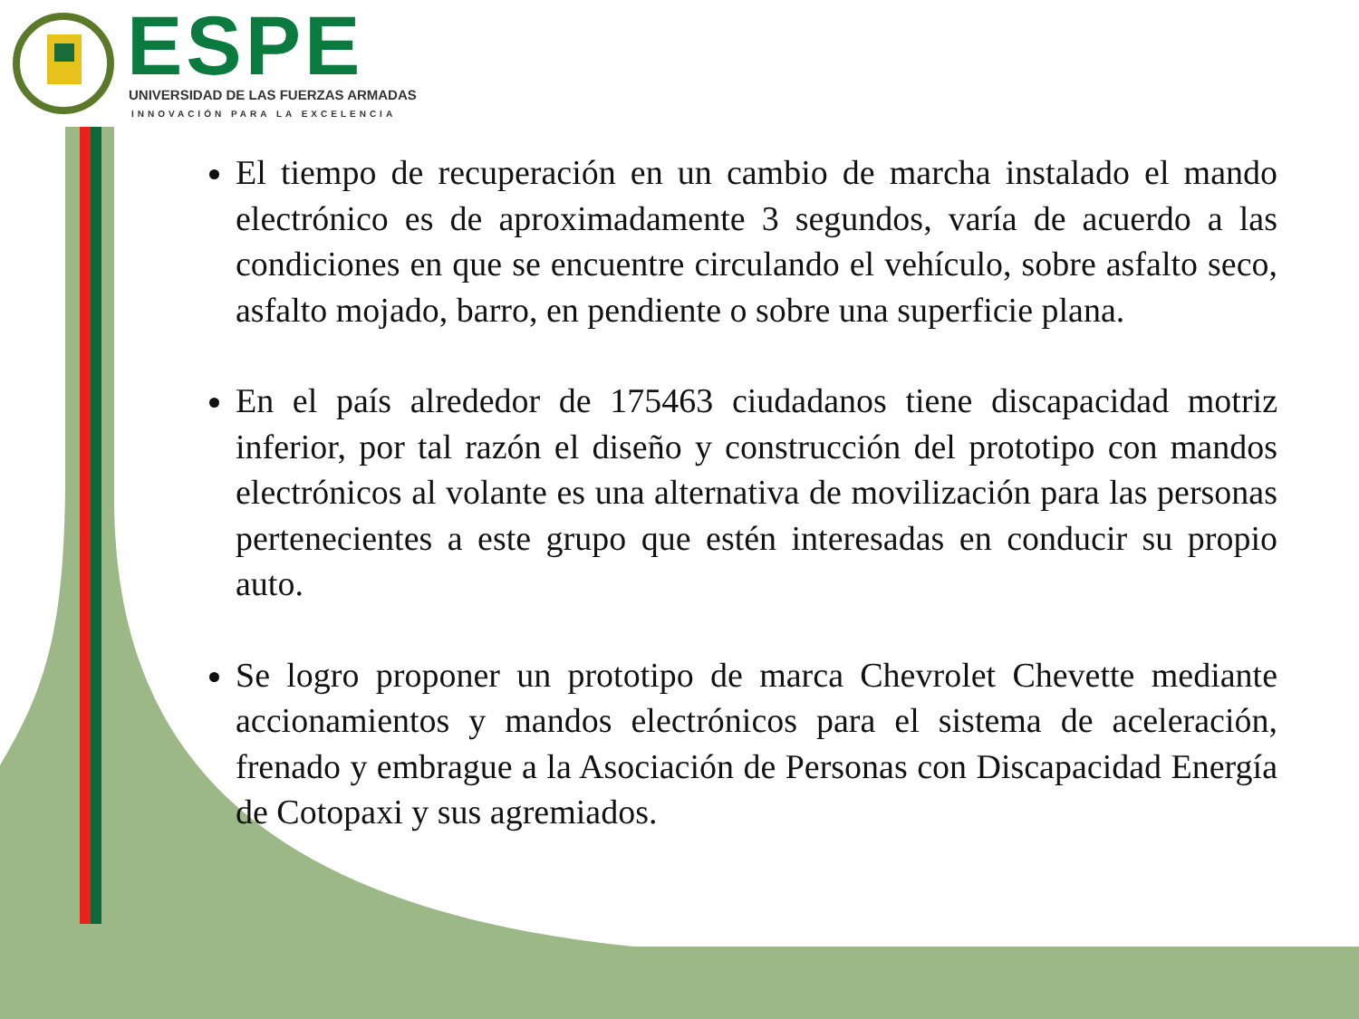ESPE
UNIVERSIDAD DE LAS FUERZAS ARMADAS
INNOVACIÓN PARA LA EXCELENCIA
El tiempo de recuperación en un cambio de marcha instalado el mando electrónico es de aproximadamente 3 segundos, varía de acuerdo a las condiciones en que se encuentre circulando el vehículo, sobre asfalto seco, asfalto mojado, barro, en pendiente o sobre una superficie plana.
En el país alrededor de 175463 ciudadanos tiene discapacidad motriz inferior, por tal razón el diseño y construcción del prototipo con mandos electrónicos al volante es una alternativa de movilización para las personas pertenecientes a este grupo que estén interesadas en conducir su propio auto.
Se logro proponer un prototipo de marca Chevrolet Chevette mediante accionamientos y mandos electrónicos para el sistema de aceleración, frenado y embrague a la Asociación de Personas con Discapacidad Energía de Cotopaxi y sus agremiados.